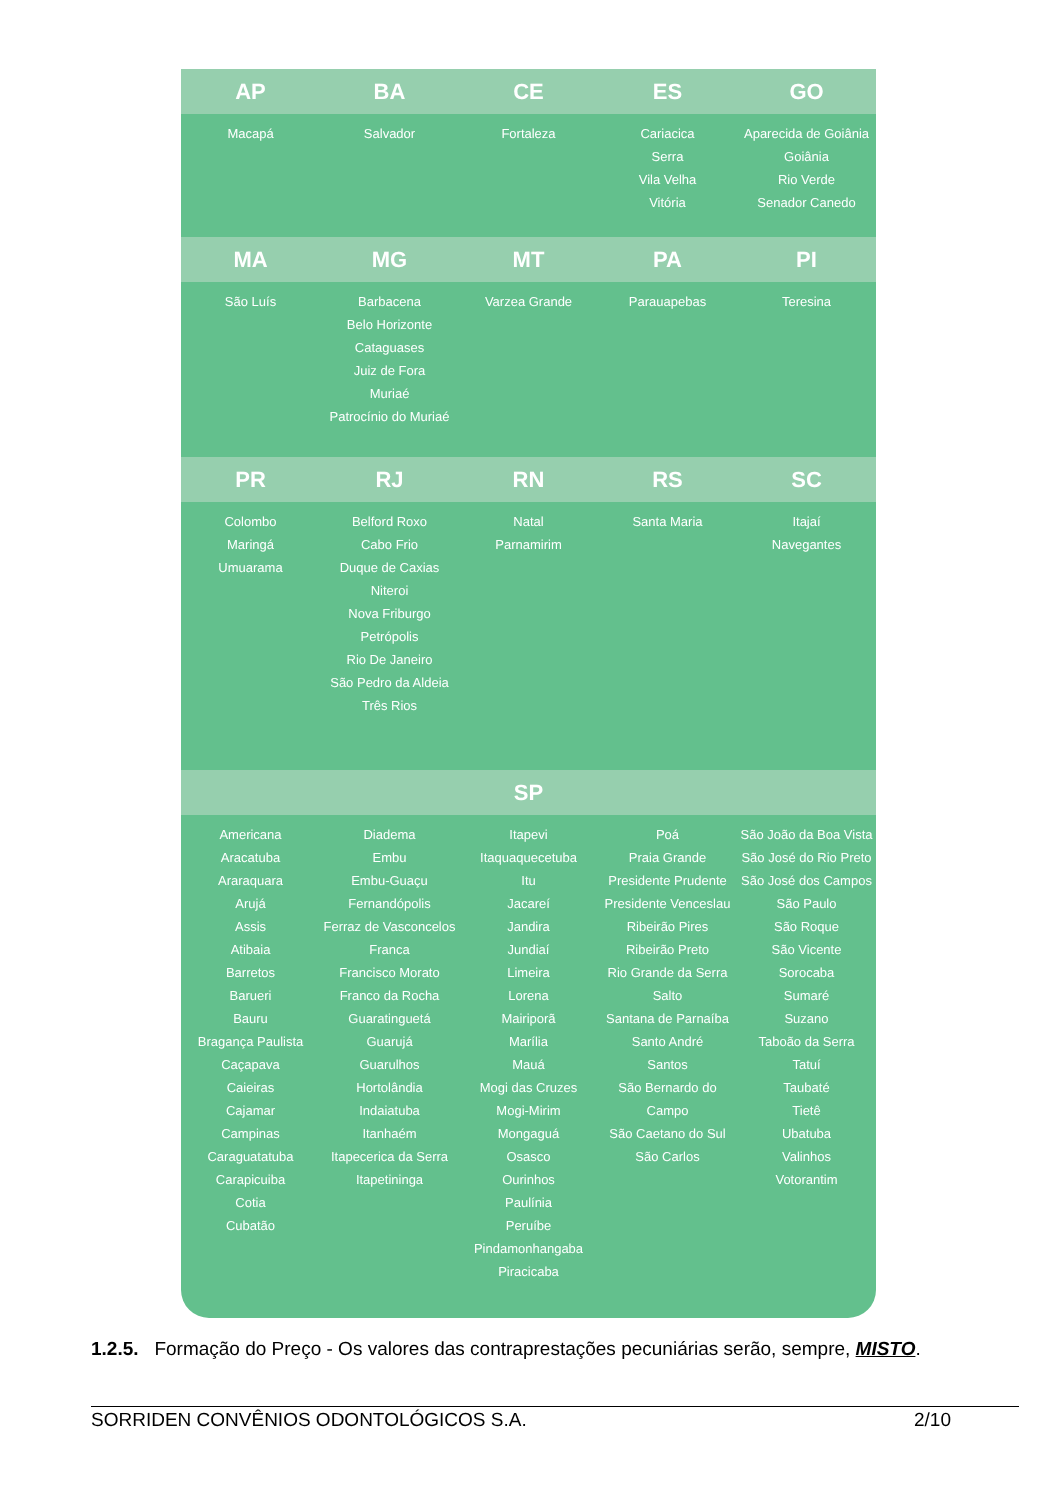| AP | BA | CE | ES | GO |
| --- | --- | --- | --- | --- |
| Macapá | Salvador | Fortaleza | Cariacica Serra Vila Velha Vitória | Aparecida de Goiânia Goiânia Rio Verde Senador Canedo |
| MA | MG | MT | PA | PI |
| São Luís | Barbacena Belo Horizonte Cataguases Juiz de Fora Muriaé Patrocínio do Muriaé | Varzea Grande | Parauapebas | Teresina |
| PR | RJ | RN | RS | SC |
| Colombo Maringá Umuarama | Belford Roxo Cabo Frio Duque de Caxias Niteroi Nova Friburgo Petrópolis Rio De Janeiro São Pedro da Aldeia Três Rios | Natal Parnamirim | Santa Maria | Itajaí Navegantes |
| SP | | | | |
| Americana Aracatuba Araraquara Arujá Assis Atibaia Barretos Barueri Bauru Bragança Paulista Caçapava Caieiras Cajamar Campinas Caraguatatuba Carapicuiba Cotia Cubatão | Diadema Embu Embu-Guaçu Fernandópolis Ferraz de Vasconcelos Franca Francisco Morato Franco da Rocha Guaratinguetá Guarujá Guarulhos Hortolândia Indaiatuba Itanhaém Itapecerica da Serra Itapetininga | Itapevi Itaquaquecetuba Itu Jacareí Jandira Jundiaí Limeira Lorena Mairiporã Marília Mauá Mogi das Cruzes Mogi-Mirim Mongaguá Osasco Ourinhos Paulínia Peruíbe Pindamonhangaba Piracicaba | Poá Praia Grande Presidente Prudente Presidente Venceslau Ribeirão Pires Ribeirão Preto Rio Grande da Serra Salto Santana de Parnaíba Santo André Santos São Bernardo do Campo São Caetano do Sul São Carlos | São João da Boa Vista São José do Rio Preto São José dos Campos São Paulo São Roque São Vicente Sorocaba Sumaré Suzano Taboão da Serra Tatuí Taubaté Tietê Ubatuba Valinhos Votorantim |
1.2.5. Formação do Preço - Os valores das contraprestações pecuniárias serão, sempre, MISTO.
SORRIDEN CONVÊNIOS ODONTOLÓGICOS S.A. 2/10